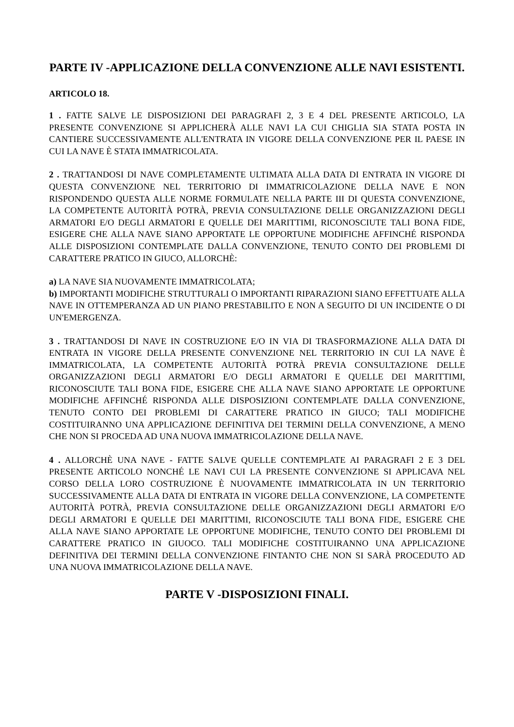PARTE IV -APPLICAZIONE DELLA CONVENZIONE ALLE NAVI ESISTENTI.
ARTICOLO 18.
1 . FATTE SALVE LE DISPOSIZIONI DEI PARAGRAFI 2, 3 E 4 DEL PRESENTE ARTICOLO, LA PRESENTE CONVENZIONE SI APPLICHERÀ ALLE NAVI LA CUI CHIGLIA SIA STATA POSTA IN CANTIERE SUCCESSIVAMENTE ALL'ENTRATA IN VIGORE DELLA CONVENZIONE PER IL PAESE IN CUI LA NAVE È STATA IMMATRICOLATA.
2 . TRATTANDOSI DI NAVE COMPLETAMENTE ULTIMATA ALLA DATA DI ENTRATA IN VIGORE DI QUESTA CONVENZIONE NEL TERRITORIO DI IMMATRICOLAZIONE DELLA NAVE E NON RISPONDENDO QUESTA ALLE NORME FORMULATE NELLA PARTE III DI QUESTA CONVENZIONE, LA COMPETENTE AUTORITÀ POTRÀ, PREVIA CONSULTAZIONE DELLE ORGANIZZAZIONI DEGLI ARMATORI E/O DEGLI ARMATORI E QUELLE DEI MARITTIMI, RICONOSCIUTE TALI BONA FIDE, ESIGERE CHE ALLA NAVE SIANO APPORTATE LE OPPORTUNE MODIFICHE AFFINCHÉ RISPONDA ALLE DISPOSIZIONI CONTEMPLATE DALLA CONVENZIONE, TENUTO CONTO DEI PROBLEMI DI CARATTERE PRATICO IN GIUCO, ALLORCHÈ:
a) LA NAVE SIA NUOVAMENTE IMMATRICOLATA;
b) IMPORTANTI MODIFICHE STRUTTURALI O IMPORTANTI RIPARAZIONI SIANO EFFETTUATE ALLA NAVE IN OTTEMPERANZA AD UN PIANO PRESTABILITO E NON A SEGUITO DI UN INCIDENTE O DI UN'EMERGENZA.
3 . TRATTANDOSI DI NAVE IN COSTRUZIONE E/O IN VIA DI TRASFORMAZIONE ALLA DATA DI ENTRATA IN VIGORE DELLA PRESENTE CONVENZIONE NEL TERRITORIO IN CUI LA NAVE È IMMATRICOLATA, LA COMPETENTE AUTORITÀ POTRÀ PREVIA CONSULTAZIONE DELLE ORGANIZZAZIONI DEGLI ARMATORI E/O DEGLI ARMATORI E QUELLE DEI MARITTIMI, RICONOSCIUTE TALI BONA FIDE, ESIGERE CHE ALLA NAVE SIANO APPORTATE LE OPPORTUNE MODIFICHE AFFINCHÉ RISPONDA ALLE DISPOSIZIONI CONTEMPLATE DALLA CONVENZIONE, TENUTO CONTO DEI PROBLEMI DI CARATTERE PRATICO IN GIUCO; TALI MODIFICHE COSTITUIRANNO UNA APPLICAZIONE DEFINITIVA DEI TERMINI DELLA CONVENZIONE, A MENO CHE NON SI PROCEDA AD UNA NUOVA IMMATRICOLAZIONE DELLA NAVE.
4 . ALLORCHÈ UNA NAVE - FATTE SALVE QUELLE CONTEMPLATE AI PARAGRAFI 2 E 3 DEL PRESENTE ARTICOLO NONCHÉ LE NAVI CUI LA PRESENTE CONVENZIONE SI APPLICAVA NEL CORSO DELLA LORO COSTRUZIONE È NUOVAMENTE IMMATRICOLATA IN UN TERRITORIO SUCCESSIVAMENTE ALLA DATA DI ENTRATA IN VIGORE DELLA CONVENZIONE, LA COMPETENTE AUTORITÀ POTRÀ, PREVIA CONSULTAZIONE DELLE ORGANIZZAZIONI DEGLI ARMATORI E/O DEGLI ARMATORI E QUELLE DEI MARITTIMI, RICONOSCIUTE TALI BONA FIDE, ESIGERE CHE ALLA NAVE SIANO APPORTATE LE OPPORTUNE MODIFICHE, TENUTO CONTO DEI PROBLEMI DI CARATTERE PRATICO IN GIUOCO. TALI MODIFICHE COSTITUIRANNO UNA APPLICAZIONE DEFINITIVA DEI TERMINI DELLA CONVENZIONE FINTANTO CHE NON SI SARÀ PROCEDUTO AD UNA NUOVA IMMATRICOLAZIONE DELLA NAVE.
PARTE V -DISPOSIZIONI FINALI.